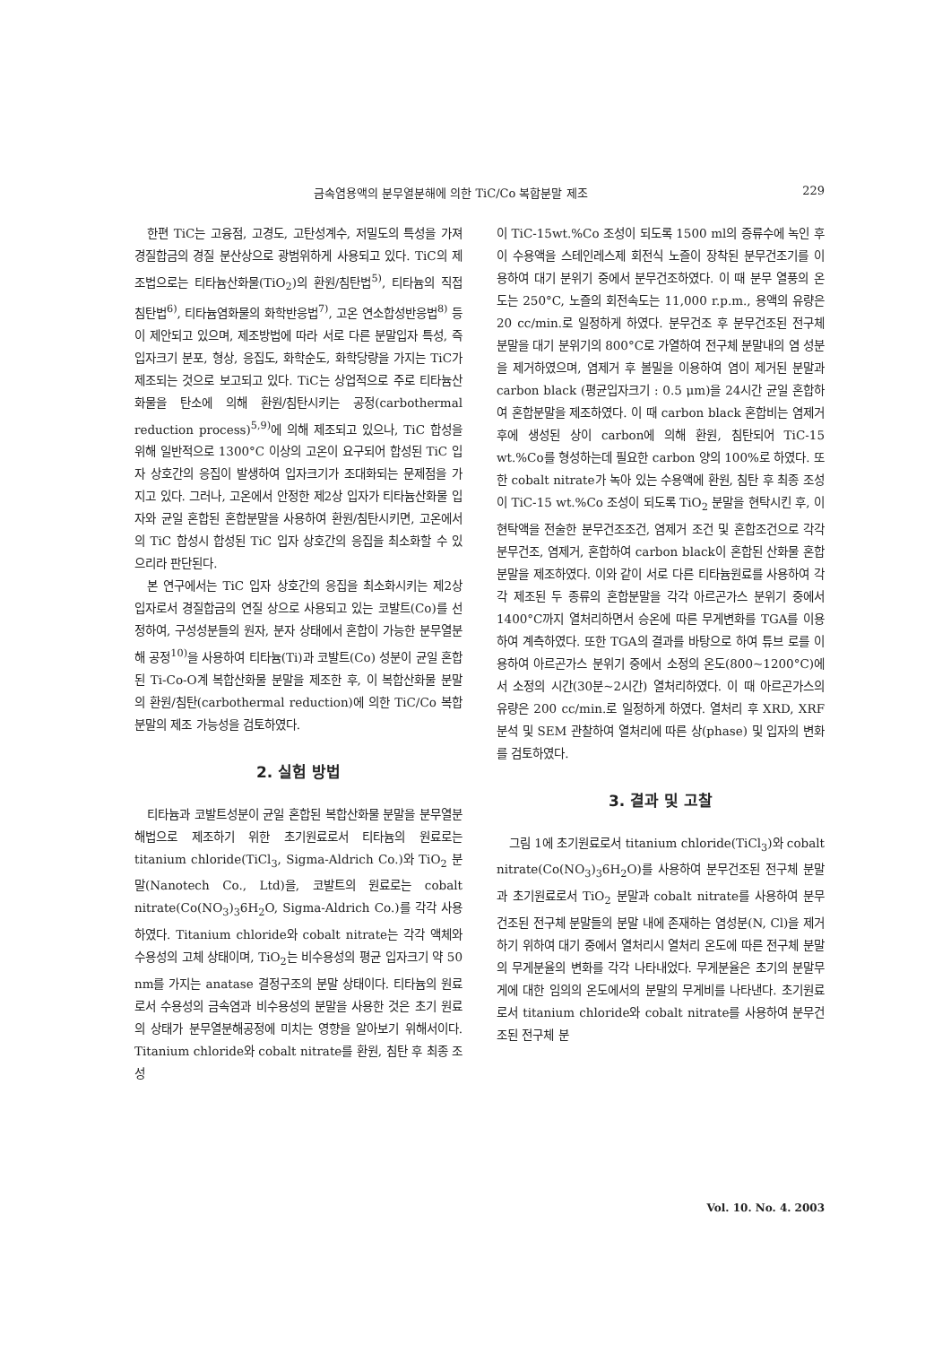금속염용액의 분무열분해에 의한 TiC/Co 복합분말 제조 229
한편 TiC는 고융점, 고경도, 고탄성계수, 저밀도의 특성을 가져 경질합금의 경질 분산상으로 광범위하게 사용되고 있다. TiC의 제조법으로는 티타늄산화물(TiO<sub>2</sub>)의 환원/침탄법<sup>5)</sup>, 티타늄의 직접 침탄법<sup>6)</sup>, 티타늄염화물의 화학반응법<sup>7)</sup>, 고온 연소합성반응법<sup>8)</sup> 등이 제안되고 있으며, 제조방법에 따라 서로 다른 분말입자 특성, 즉 입자크기 분포, 형상, 응집도, 화학순도, 화학당량을 가지는 TiC가 제조되는 것으로 보고되고 있다. TiC는 상업적으로 주로 티타늄산화물을 탄소에 의해 환원/침탄시키는 공정(carbothermal reduction process)<sup>5,9)</sup>에 의해 제조되고 있으나, TiC 합성을 위해 일반적으로 1300°C 이상의 고온이 요구되어 합성된 TiC 입자 상호간의 응집이 발생하여 입자크기가 조대화되는 문제점을 가지고 있다. 그러나, 고온에서 안정한 제2상 입자가 티타늄산화물 입자와 균일 혼합된 혼합분말을 사용하여 환원/침탄시키면, 고온에서의 TiC 합성시 합성된 TiC 입자 상호간의 응집을 최소화할 수 있으리라 판단된다.
본 연구에서는 TiC 입자 상호간의 응집을 최소화시키는 제2상 입자로서 경질합금의 연질 상으로 사용되고 있는 코발트(Co)를 선정하여, 구성성분들의 원자, 분자 상태에서 혼합이 가능한 분무열분해 공정<sup>10)</sup>을 사용하여 티타늄(Ti)과 코발트(Co) 성분이 균일 혼합된 Ti-Co-O계 복합산화물 분말을 제조한 후, 이 복합산화물 분말의 환원/침탄(carbothermal reduction)에 의한 TiC/Co 복합분말의 제조 가능성을 검토하였다.
2. 실험 방법
티타늄과 코발트성분이 균일 혼합된 복합산화물 분말을 분무열분해법으로 제조하기 위한 초기원료로서 티타늄의 원료로는 titanium chloride(TiCl<sub>3</sub>, Sigma-Aldrich Co.)와 TiO<sub>2</sub> 분말(Nanotech Co., Ltd)을, 코발트의 원료로는 cobalt nitrate(Co(NO<sub>3</sub>)<sub>3</sub>6H<sub>2</sub>O, Sigma-Aldrich Co.)를 각각 사용하였다. Titanium chloride와 cobalt nitrate는 각각 액체와 수용성의 고체 상태이며, TiO<sub>2</sub>는 비수용성의 평균 입자크기 약 50 nm를 가지는 anatase 결정구조의 분말 상태이다. 티타늄의 원료로서 수용성의 금속염과 비수용성의 분말을 사용한 것은 초기 원료의 상태가 분무열분해공정에 미치는 영향을 알아보기 위해서이다. Titanium chloride와 cobalt nitrate를 환원, 침탄 후 최종 조성
이 TiC-15wt.%Co 조성이 되도록 1500 ml의 증류수에 녹인 후 이 수용액을 스테인레스제 회전식 노즐이 장착된 분무건조기를 이용하여 대기 분위기 중에서 분무건조하였다. 이 때 분무 열풍의 온도는 250°C, 노즐의 회전속도는 11,000 r.p.m., 용액의 유량은 20 cc/min.로 일정하게 하였다. 분무건조 후 분무건조된 전구체 분말을 대기 분위기의 800°C로 가열하여 전구체 분말내의 염 성분을 제거하였으며, 염제거 후 볼밀을 이용하여 염이 제거된 분말과 carbon black (평균입자크기 : 0.5 μm)을 24시간 균일 혼합하여 혼합분말을 제조하였다. 이 때 carbon black 혼합비는 염제거 후에 생성된 상이 carbon에 의해 환원, 침탄되어 TiC-15 wt.%Co를 형성하는데 필요한 carbon 양의 100%로 하였다. 또한 cobalt nitrate가 녹아 있는 수용액에 환원, 침탄 후 최종 조성이 TiC-15 wt.%Co 조성이 되도록 TiO<sub>2</sub> 분말을 현탁시킨 후, 이 현탁액을 전술한 분무건조조건, 염제거 조건 및 혼합조건으로 각각 분무건조, 염제거, 혼합하여 carbon black이 혼합된 산화물 혼합분말을 제조하였다. 이와 같이 서로 다른 티타늄원료를 사용하여 각각 제조된 두 종류의 혼합분말을 각각 아르곤가스 분위기 중에서 1400°C까지 열처리하면서 승온에 따른 무게변화를 TGA를 이용하여 계측하였다. 또한 TGA의 결과를 바탕으로 하여 튜브 로를 이용하여 아르곤가스 분위기 중에서 소정의 온도(800~1200°C)에서 소정의 시간(30분~2시간) 열처리하였다. 이 때 아르곤가스의 유량은 200 cc/min.로 일정하게 하였다. 열처리 후 XRD, XRF 분석 및 SEM 관찰하여 열처리에 따른 상(phase) 및 입자의 변화를 검토하였다.
3. 결과 및 고찰
그림 1에 초기원료로서 titanium chloride(TiCl<sub>3</sub>)와 cobalt nitrate(Co(NO<sub>3</sub>)<sub>3</sub>6H<sub>2</sub>O)를 사용하여 분무건조된 전구체 분말과 초기원료로서 TiO<sub>2</sub> 분말과 cobalt nitrate를 사용하여 분무건조된 전구체 분말들의 분말 내에 존재하는 염성분(N, Cl)을 제거하기 위하여 대기 중에서 열처리시 열처리 온도에 따른 전구체 분말의 무게분율의 변화를 각각 나타내었다. 무게분율은 초기의 분말무게에 대한 임의의 온도에서의 분말의 무게비를 나타낸다. 초기원료로서 titanium chloride와 cobalt nitrate를 사용하여 분무건조된 전구체 분
Vol. 10. No. 4. 2003